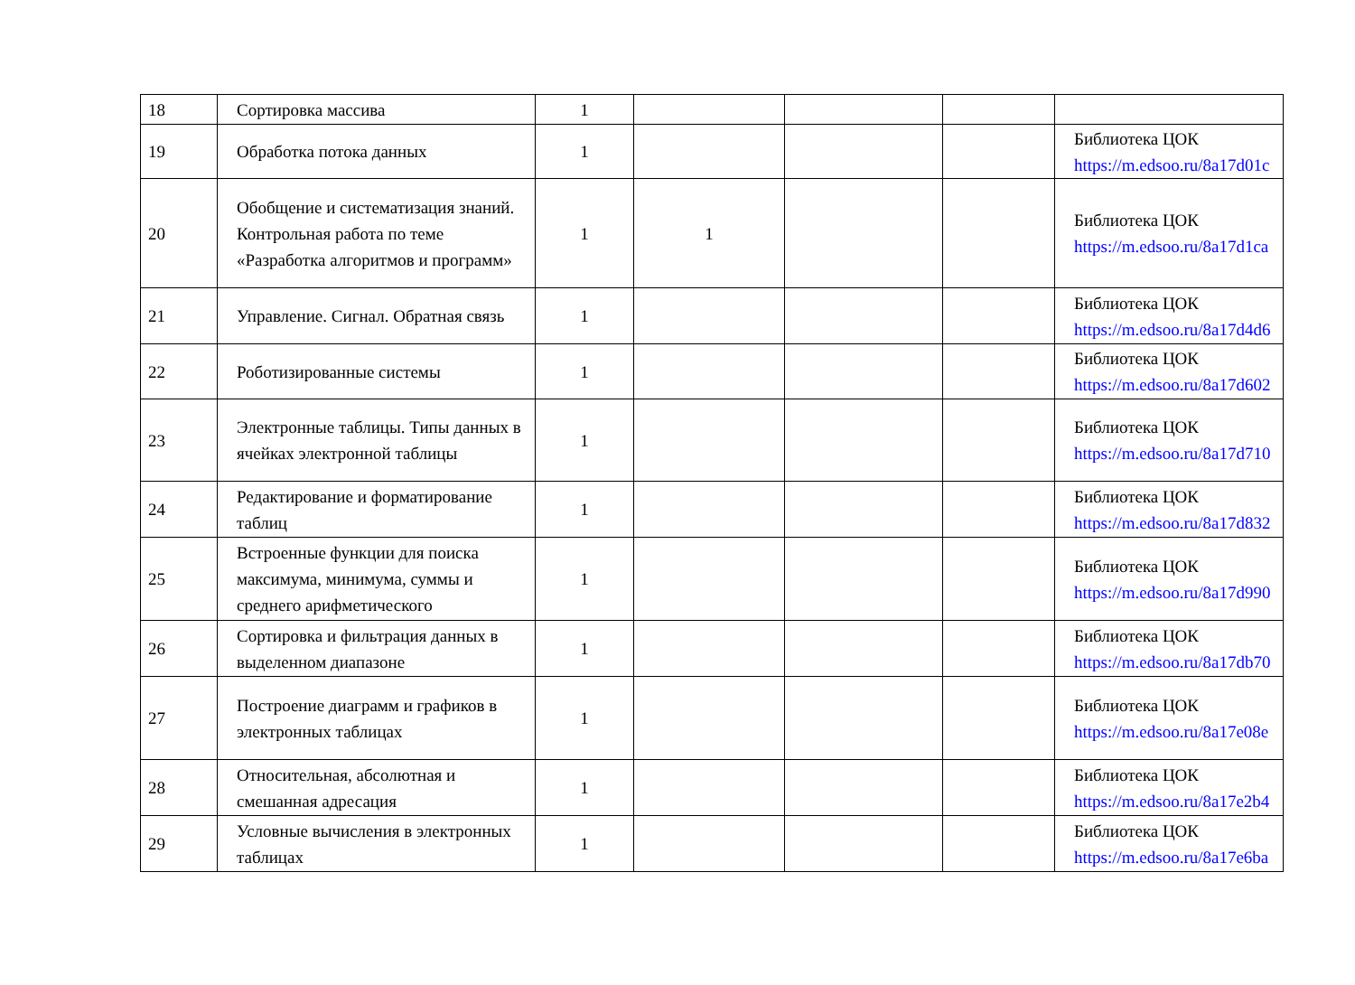| 18 | Сортировка массива | 1 | | | | |
| 19 | Обработка потока данных | 1 | | | | Библиотека ЦОК https://m.edsoo.ru/8a17d01c |
| 20 | Обобщение и систематизация знаний. Контрольная работа по теме «Разработка алгоритмов и программ» | 1 | 1 | | | Библиотека ЦОК https://m.edsoo.ru/8a17d1ca |
| 21 | Управление. Сигнал. Обратная связь | 1 | | | | Библиотека ЦОК https://m.edsoo.ru/8a17d4d6 |
| 22 | Роботизированные системы | 1 | | | | Библиотека ЦОК https://m.edsoo.ru/8a17d602 |
| 23 | Электронные таблицы. Типы данных в ячейках электронной таблицы | 1 | | | | Библиотека ЦОК https://m.edsoo.ru/8a17d710 |
| 24 | Редактирование и форматирование таблиц | 1 | | | | Библиотека ЦОК https://m.edsoo.ru/8a17d832 |
| 25 | Встроенные функции для поиска максимума, минимума, суммы и среднего арифметического | 1 | | | | Библиотека ЦОК https://m.edsoo.ru/8a17d990 |
| 26 | Сортировка и фильтрация данных в выделенном диапазоне | 1 | | | | Библиотека ЦОК https://m.edsoo.ru/8a17db70 |
| 27 | Построение диаграмм и графиков в электронных таблицах | 1 | | | | Библиотека ЦОК https://m.edsoo.ru/8a17e08e |
| 28 | Относительная, абсолютная и смешанная адресация | 1 | | | | Библиотека ЦОК https://m.edsoo.ru/8a17e2b4 |
| 29 | Условные вычисления в электронных таблицах | 1 | | | | Библиотека ЦОК https://m.edsoo.ru/8a17e6ba |